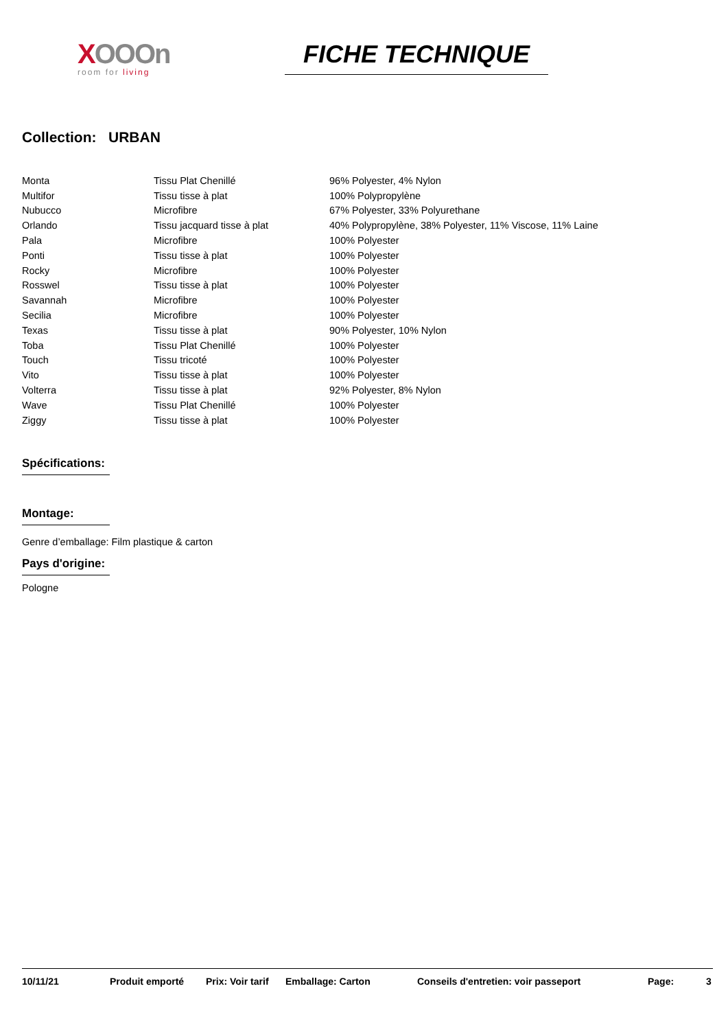XOOOn
room for living
FICHE TECHNIQUE
Collection: URBAN
| Monta | Tissu Plat Chenillé | 96% Polyester, 4% Nylon |
| Multifor | Tissu tisse à plat | 100% Polypropylène |
| Nubucco | Microfibre | 67% Polyester, 33% Polyurethane |
| Orlando | Tissu jacquard tisse à plat | 40% Polypropylène, 38% Polyester, 11% Viscose, 11% Laine |
| Pala | Microfibre | 100% Polyester |
| Ponti | Tissu tisse à plat | 100% Polyester |
| Rocky | Microfibre | 100% Polyester |
| Rosswel | Tissu tisse à plat | 100% Polyester |
| Savannah | Microfibre | 100% Polyester |
| Secilia | Microfibre | 100% Polyester |
| Texas | Tissu tisse à plat | 90% Polyester, 10% Nylon |
| Toba | Tissu Plat Chenillé | 100% Polyester |
| Touch | Tissu tricoté | 100% Polyester |
| Vito | Tissu tisse à plat | 100% Polyester |
| Volterra | Tissu tisse à plat | 92% Polyester, 8% Nylon |
| Wave | Tissu Plat Chenillé | 100% Polyester |
| Ziggy | Tissu tisse à plat | 100% Polyester |
Spécifications:
Montage:
Genre d’emballage: Film plastique & carton
Pays d'origine:
Pologne
10/11/21 Produit emporté Prix: Voir tarif Emballage: Carton Conseils d'entretien: voir passeport Page: 3